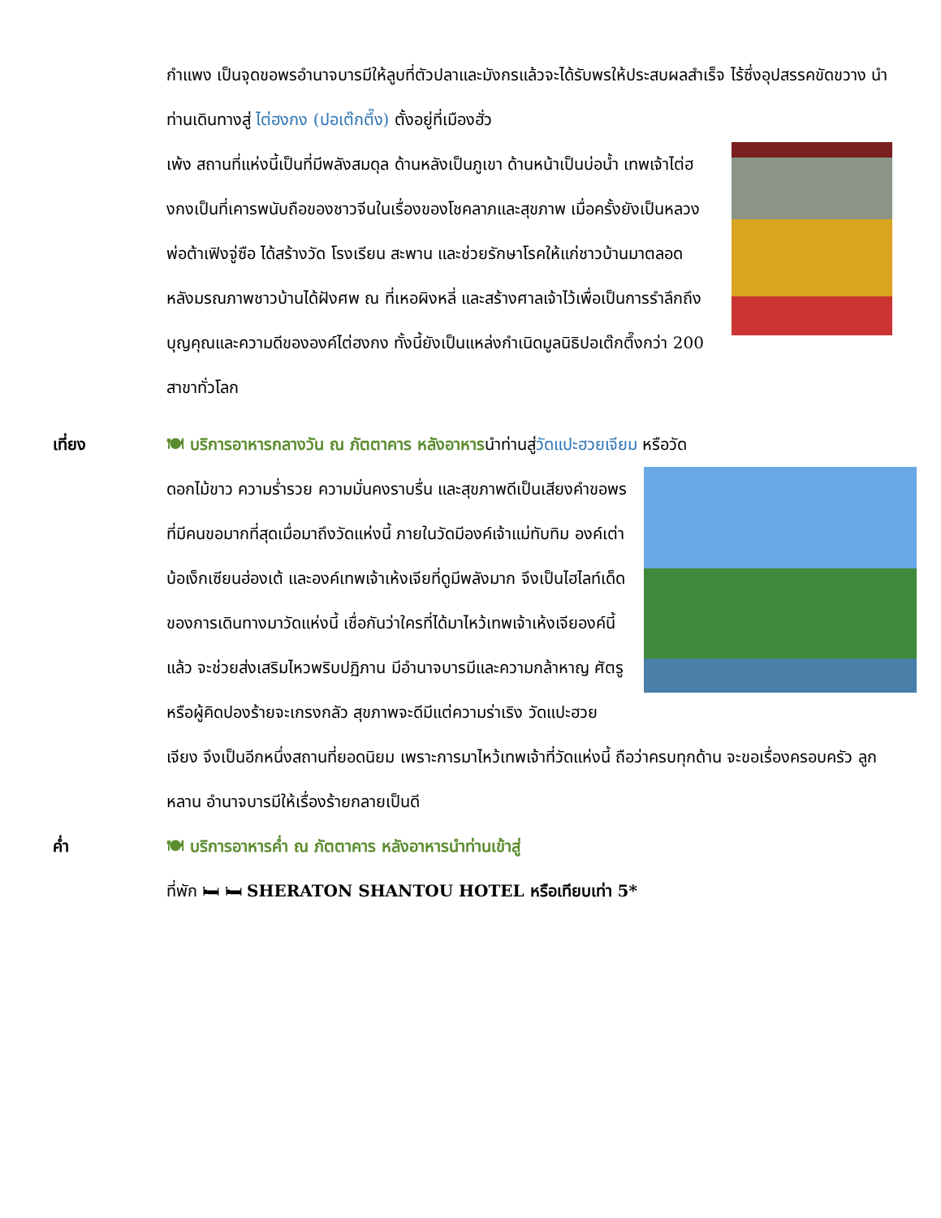กำแพง เป็นจุดขอพรอำนาจบารมีให้ลูบที่ตัวปลาและมังกรแล้วจะได้รับพรให้ประสบผลสำเร็จ ไร้ซึ่งอุปสรรคขัดขวาง นำท่านเดินทางสู่ ไต่ฮงกง (ปอเต๊กตึ๊ง) ตั้งอยู่ที่เมืองฮั่ว
เพ้ง สถานที่แห่งนี้เป็นที่มีพลังสมดุล ด้านหลังเป็นภูเขา ด้านหน้าเป็นบ่อน้ำ เทพเจ้าไต่ฮงกงเป็นที่เคารพนับถือของชาวจีนในเรื่องของโชคลาภและสุขภาพ เมื่อครั้งยังเป็นหลวงพ่อต้าเฟิงจู่ซือ ได้สร้างวัด โรงเรียน สะพาน และช่วยรักษาโรคให้แก่ชาวบ้านมาตลอด หลังมรณภาพชาวบ้านได้ฝังศพ ณ ที่เหอผิงหลี่ และสร้างศาลเจ้าไว้เพื่อเป็นการรำลึกถึงบุญคุณและความดีขององค์ไต่ฮงกง ทั้งนี้ยังเป็นแหล่งกำเนิดมูลนิธิปอเต๊กตึ๊งกว่า 200 สาขาทั่วโลก
เที่ยง 🍽 บริการอาหารกลางวัน ณ ภัตตาคาร หลังอาหารนำท่านสู่วัดแปะฮวยเจียม หรือวัด
ดอกไม้ขาว ความร่ำรวย ความมั่นคงราบรื่น และสุขภาพดีเป็นเสียงคำขอพร ที่มีคนขอมากที่สุดเมื่อมาถึงวัดแห่งนี้ ภายในวัดมีองค์เจ้าแม่ทับทิม องค์เต่าบ้อเง็กเซียนฮ่องเต้ และองค์เทพเจ้าเห้งเจียที่ดูมีพลังมาก จึงเป็นไฮไลท์เด็ดของการเดินทางมาวัดแห่งนี้ เชื่อกันว่าใครที่ได้มาไหว้เทพเจ้าเห้งเจียองค์นี้แล้ว จะช่วยส่งเสริมไหวพริบปฏิภาน มีอำนาจบารมีและความกล้าหาญ ศัตรูหรือผู้คิดปองร้ายจะเกรงกลัว สุขภาพจะดีมีแต่ความร่าเริง วัดแปะฮวยเจียง จึงเป็นอีกหนึ่งสถานที่ยอดนิยม เพราะการมาไหว้เทพเจ้าที่วัดแห่งนี้ ถือว่าครบทุกด้าน จะขอเรื่องครอบครัว ลูกหลาน อำนาจบารมีให้เรื่องร้ายกลายเป็นดี
ค่ำ 🍽 บริการอาหารค่ำ ณ ภัตตาคาร หลังอาหารนำท่านเข้าสู่
ที่พัก 🛏 🛏 SHERATON SHANTOU HOTEL หรือเทียบเท่า 5*